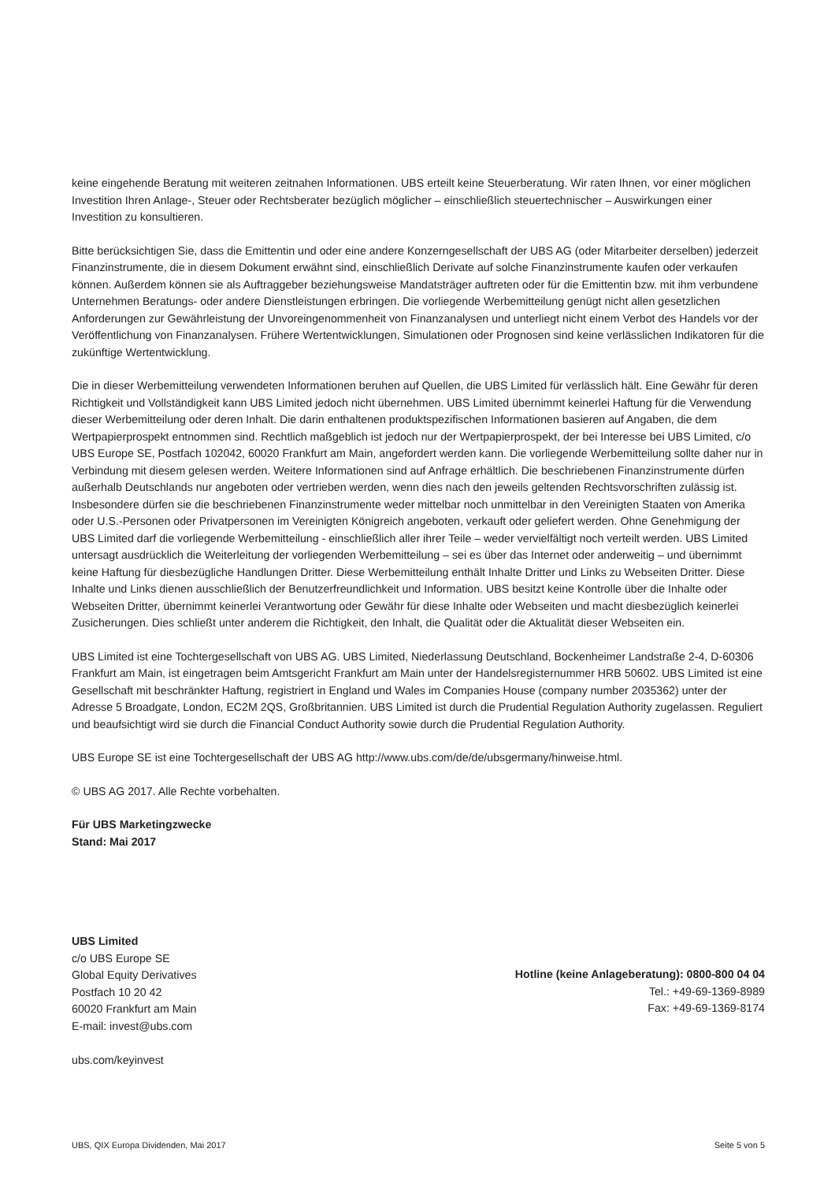keine eingehende Beratung mit weiteren zeitnahen Informationen. UBS erteilt keine Steuerberatung. Wir raten Ihnen, vor einer möglichen Investition Ihren Anlage-, Steuer oder Rechtsberater bezüglich möglicher – einschließlich steuertechnischer – Auswirkungen einer Investition zu konsultieren.
Bitte berücksichtigen Sie, dass die Emittentin und oder eine andere Konzerngesellschaft der UBS AG (oder Mitarbeiter derselben) jederzeit Finanzinstrumente, die in diesem Dokument erwähnt sind, einschließlich Derivate auf solche Finanzinstrumente kaufen oder verkaufen können. Außerdem können sie als Auftraggeber beziehungsweise Mandatsträger auftreten oder für die Emittentin bzw. mit ihm verbundene Unternehmen Beratungs- oder andere Dienstleistungen erbringen. Die vorliegende Werbemitteilung genügt nicht allen gesetzlichen Anforderungen zur Gewährleistung der Unvoreingenommenheit von Finanzanalysen und unterliegt nicht einem Verbot des Handels vor der Veröffentlichung von Finanzanalysen. Frühere Wertentwicklungen, Simulationen oder Prognosen sind keine verlässlichen Indikatoren für die zukünftige Wertentwicklung.
Die in dieser Werbemitteilung verwendeten Informationen beruhen auf Quellen, die UBS Limited für verlässlich hält. Eine Gewähr für deren Richtigkeit und Vollständigkeit kann UBS Limited jedoch nicht übernehmen. UBS Limited übernimmt keinerlei Haftung für die Verwendung dieser Werbemitteilung oder deren Inhalt. Die darin enthaltenen produktspezifischen Informationen basieren auf Angaben, die dem Wertpapierprospekt entnommen sind. Rechtlich maßgeblich ist jedoch nur der Wertpapierprospekt, der bei Interesse bei UBS Limited, c/o UBS Europe SE, Postfach 102042, 60020 Frankfurt am Main, angefordert werden kann. Die vorliegende Werbemitteilung sollte daher nur in Verbindung mit diesem gelesen werden. Weitere Informationen sind auf Anfrage erhältlich. Die beschriebenen Finanzinstrumente dürfen außerhalb Deutschlands nur angeboten oder vertrieben werden, wenn dies nach den jeweils geltenden Rechtsvorschriften zulässig ist. Insbesondere dürfen sie die beschriebenen Finanzinstrumente weder mittelbar noch unmittelbar in den Vereinigten Staaten von Amerika oder U.S.-Personen oder Privatpersonen im Vereinigten Königreich angeboten, verkauft oder geliefert werden. Ohne Genehmigung der UBS Limited darf die vorliegende Werbemitteilung - einschließlich aller ihrer Teile – weder vervielfältigt noch verteilt werden. UBS Limited untersagt ausdrücklich die Weiterleitung der vorliegenden Werbemitteilung – sei es über das Internet oder anderweitig – und übernimmt keine Haftung für diesbezügliche Handlungen Dritter. Diese Werbemitteilung enthält Inhalte Dritter und Links zu Webseiten Dritter. Diese Inhalte und Links dienen ausschließlich der Benutzerfreundlichkeit und Information. UBS besitzt keine Kontrolle über die Inhalte oder Webseiten Dritter, übernimmt keinerlei Verantwortung oder Gewähr für diese Inhalte oder Webseiten und macht diesbezüglich keinerlei Zusicherungen. Dies schließt unter anderem die Richtigkeit, den Inhalt, die Qualität oder die Aktualität dieser Webseiten ein.
UBS Limited ist eine Tochtergesellschaft von UBS AG. UBS Limited, Niederlassung Deutschland, Bockenheimer Landstraße 2-4, D-60306 Frankfurt am Main, ist eingetragen beim Amtsgericht Frankfurt am Main unter der Handelsregisternummer HRB 50602. UBS Limited ist eine Gesellschaft mit beschränkter Haftung, registriert in England und Wales im Companies House (company number 2035362) unter der Adresse 5 Broadgate, London, EC2M 2QS, Großbritannien. UBS Limited ist durch die Prudential Regulation Authority zugelassen. Reguliert und beaufsichtigt wird sie durch die Financial Conduct Authority sowie durch die Prudential Regulation Authority.
UBS Europe SE ist eine Tochtergesellschaft der UBS AG http://www.ubs.com/de/de/ubsgermany/hinweise.html.
© UBS AG 2017. Alle Rechte vorbehalten.
Für UBS Marketingzwecke
Stand: Mai 2017
UBS Limited
c/o UBS Europe SE
Global Equity Derivatives
Postfach 10 20 42
60020 Frankfurt am Main
E-mail: invest@ubs.com
ubs.com/keyinvest
Hotline (keine Anlageberatung): 0800-800 04 04
Tel.: +49-69-1369-8989
Fax: +49-69-1369-8174
UBS, QIX Europa Dividenden, Mai 2017 Seite 5 von 5